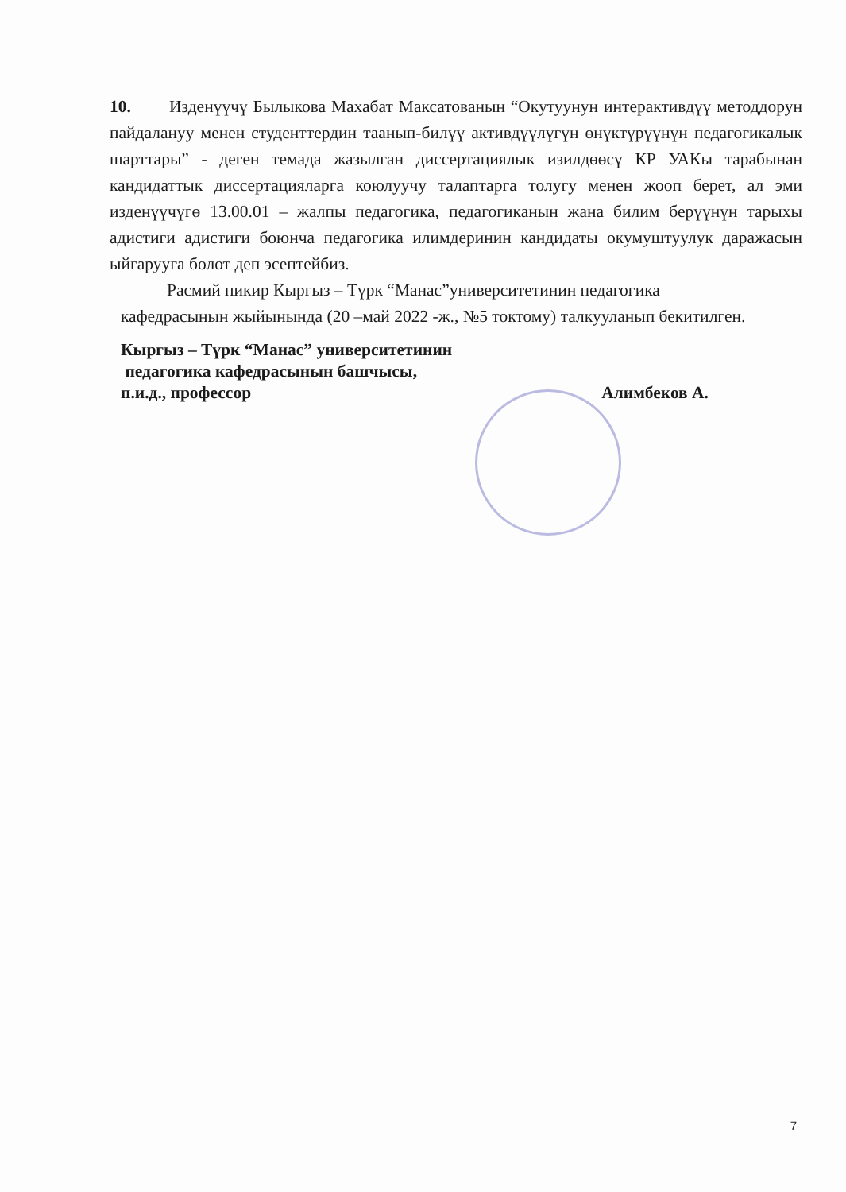10. Изденүүчү Былыкова Махабат Максатованын “Окутуунун интерактивдүү методдорун пайдалануу менен студенттердин таанып-билүү активдүүлүгүн өнүктүрүүнүн педагогикалык шарттары” - деген темада жазылган диссертациялык изилдөөсү КР УАКы тарабынан кандидаттык диссертацияларга коюлуучу талаптарга толугу менен жооп берет, ал эми изденүүчүгө 13.00.01 – жалпы педагогика, педагогиканын жана билим берүүнүн тарыхы адистиги адистиги боюнча педагогика илимдеринин кандидаты окумуштуулук даражасын ыйгарууга болот деп эсептейбиз.
Расмий пикир Кыргыз – Түрк “Манас”университетинин педагогика
кафедрасынын жыйынында (20 –май 2022 -ж., №5 токтому) талкууланып бекитилген.
Кыргыз – Түрк “Манас” университетинин
педагогика кафедрасынын башчысы,
п.и.д., профессор Алимбеков А.
7